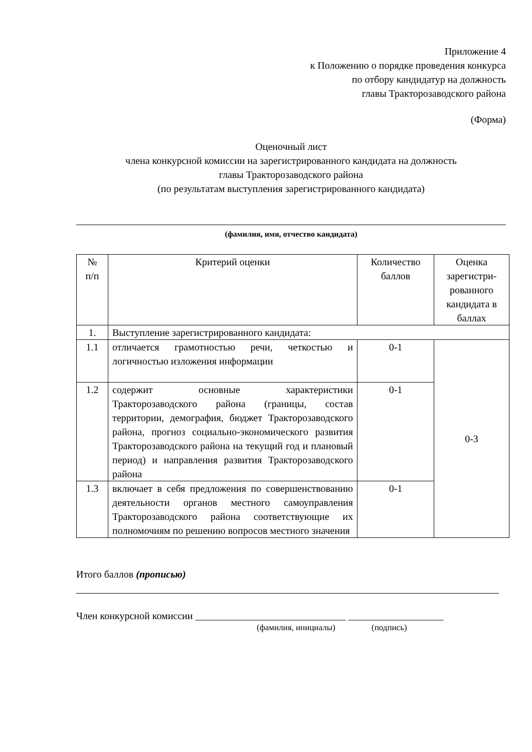Приложение 4
к Положению о порядке проведения конкурса
по отбору кандидатур на должность
главы Тракторозаводского района
(Форма)
Оценочный лист
члена конкурсной комиссии на зарегистрированного кандидата на должность
главы Тракторозаводского района
(по результатам выступления зарегистрированного кандидата)
(фамилия, имя, отчество кандидата)
| № п/п | Критерий оценки | Количество баллов | Оценка зарегистри-рованного кандидата в баллах |
| 1. | Выступление зарегистрированного кандидата: | | |
| 1.1 | отличается грамотностью речи, четкостью и логичностью изложения информации | 0-1 | 0-3 |
| 1.2 | содержит основные характеристики Тракторозаводского района (границы, состав территории, демография, бюджет Тракторозаводского района, прогноз социально-экономического развития Тракторозаводского района на текущий год и плановый период) и направления развития Тракторозаводского района | 0-1 | |
| 1.3 | включает в себя предложения по совершенствованию деятельности органов местного самоуправления Тракторозаводского района соответствующие их полномочиям по решению вопросов местного значения | 0-1 | |
Итого баллов (прописью)
Член конкурсной комиссии ______________________________ ___________________
(фамилия, инициалы) (подпись)